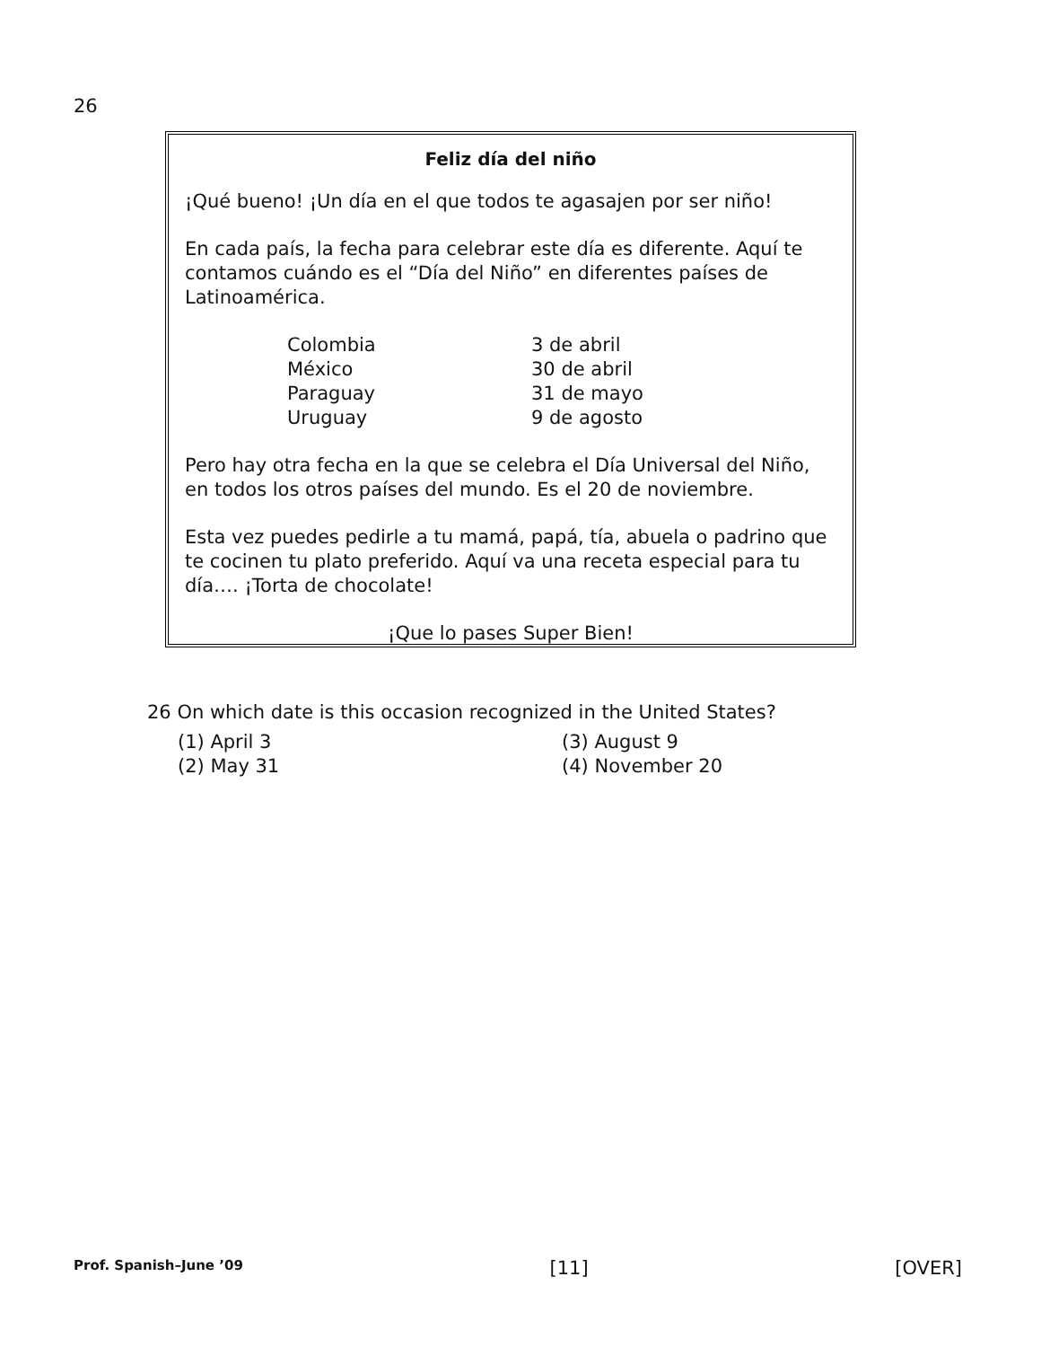26
Feliz día del niño
¡Qué bueno! ¡Un día en el que todos te agasajen por ser niño!
En cada país, la fecha para celebrar este día es diferente. Aquí te contamos cuándo es el “Día del Niño” en diferentes países de Latinoamérica.
| Colombia | 3 de abril |
| México | 30 de abril |
| Paraguay | 31 de mayo |
| Uruguay | 9 de agosto |
Pero hay otra fecha en la que se celebra el Día Universal del Niño, en todos los otros países del mundo. Es el 20 de noviembre.
Esta vez puedes pedirle a tu mamá, papá, tía, abuela o padrino que te cocinen tu plato preferido. Aquí va una receta especial para tu día…. ¡Torta de chocolate!
¡Que lo pases Super Bien!
26 On which date is this occasion recognized in the United States?
(1) April 3
(3) August 9
(2) May 31
(4) November 20
Prof. Spanish–June ’09 [11] [OVER]